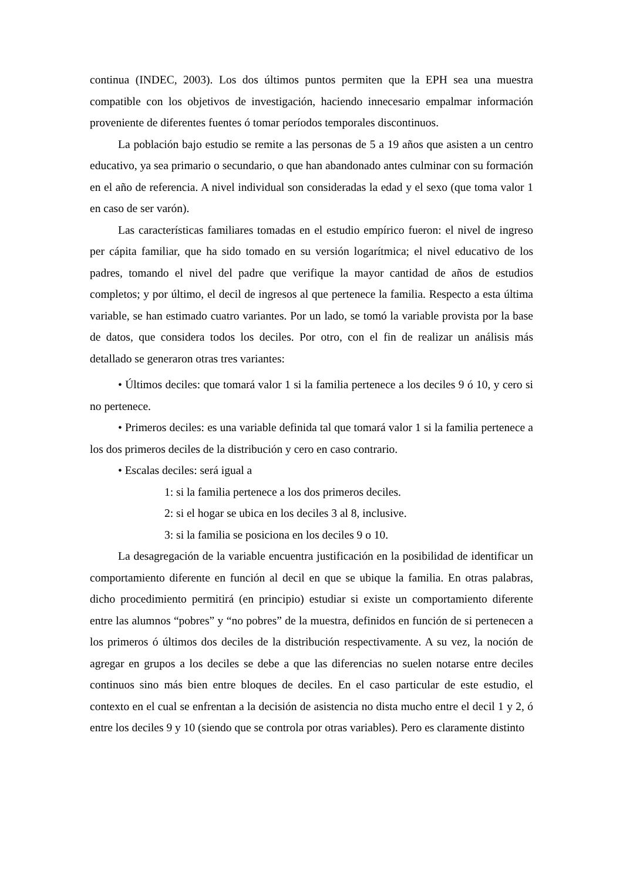continua (INDEC, 2003). Los dos últimos puntos permiten que la EPH sea una muestra compatible con los objetivos de investigación, haciendo innecesario empalmar información proveniente de diferentes fuentes ó tomar períodos temporales discontinuos.
La población bajo estudio se remite a las personas de 5 a 19 años que asisten a un centro educativo, ya sea primario o secundario, o que han abandonado antes culminar con su formación en el año de referencia. A nivel individual son consideradas la edad y el sexo (que toma valor 1 en caso de ser varón).
Las características familiares tomadas en el estudio empírico fueron: el nivel de ingreso per cápita familiar, que ha sido tomado en su versión logarítmica; el nivel educativo de los padres, tomando el nivel del padre que verifique la mayor cantidad de años de estudios completos; y por último, el decil de ingresos al que pertenece la familia. Respecto a esta última variable, se han estimado cuatro variantes. Por un lado, se tomó la variable provista por la base de datos, que considera todos los deciles. Por otro, con el fin de realizar un análisis más detallado se generaron otras tres variantes:
• Últimos deciles: que tomará valor 1 si la familia pertenece a los deciles 9 ó 10, y cero si no pertenece.
• Primeros deciles: es una variable definida tal que tomará valor 1 si la familia pertenece a los dos primeros deciles de la distribución y cero en caso contrario.
• Escalas deciles: será igual a
1: si la familia pertenece a los dos primeros deciles.
2: si el hogar se ubica en los deciles 3 al 8, inclusive.
3: si la familia se posiciona en los deciles 9 o 10.
La desagregación de la variable encuentra justificación en la posibilidad de identificar un comportamiento diferente en función al decil en que se ubique la familia. En otras palabras, dicho procedimiento permitirá (en principio) estudiar si existe un comportamiento diferente entre las alumnos “pobres” y “no pobres” de la muestra, definidos en función de si pertenecen a los primeros ó últimos dos deciles de la distribución respectivamente. A su vez, la noción de agregar en grupos a los deciles se debe a que las diferencias no suelen notarse entre deciles continuos sino más bien entre bloques de deciles. En el caso particular de este estudio, el contexto en el cual se enfrentan a la decisión de asistencia no dista mucho entre el decil 1 y 2, ó entre los deciles 9 y 10 (siendo que se controla por otras variables). Pero es claramente distinto